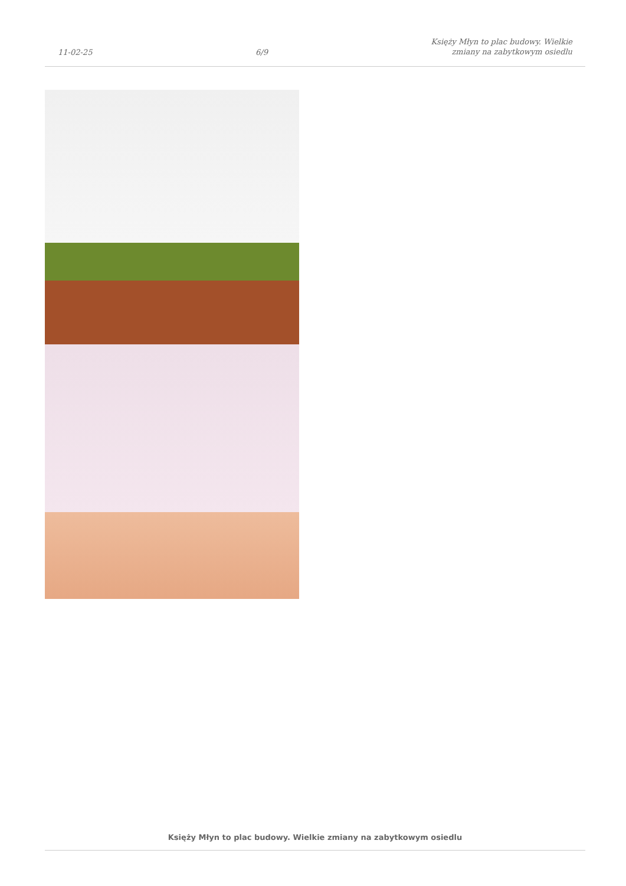11-02-25
6/9
Księży Młyn to plac budowy. Wielkie
zmiany na zabytkowym osiedlu
Księży Młyn to plac budowy. Wielkie zmiany na zabytkowym osiedlu